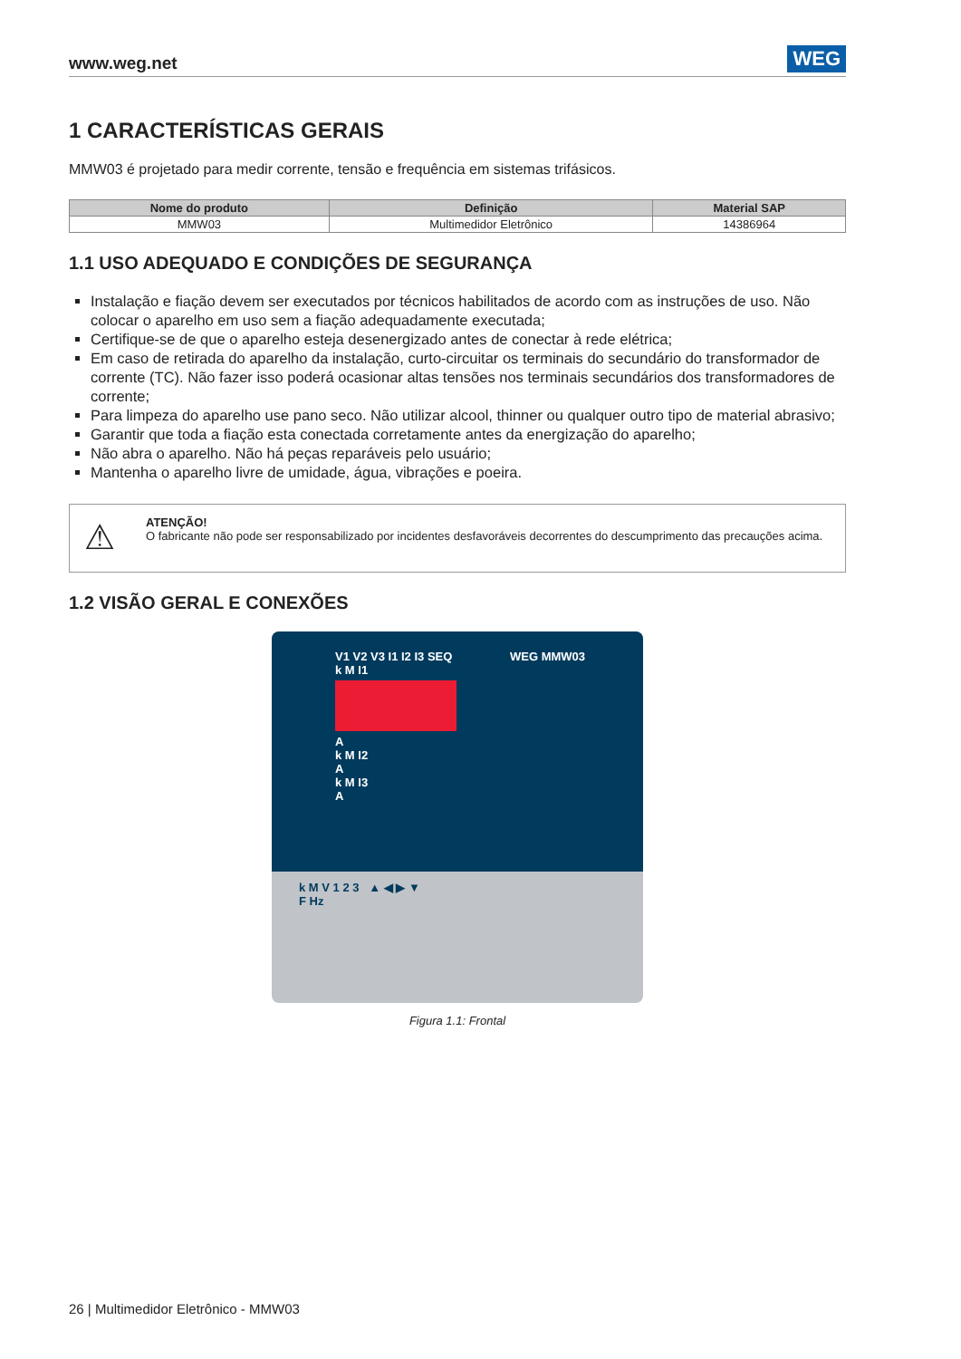www.weg.net WEG
1 CARACTERÍSTICAS GERAIS
MMW03 é projetado para medir corrente, tensão e frequência em sistemas trifásicos.
| Nome do produto | Definição | Material SAP |
| --- | --- | --- |
| MMW03 | Multimedidor Eletrônico | 14386964 |
1.1 USO ADEQUADO E CONDIÇÕES DE SEGURANÇA
Instalação e fiação devem ser executados por técnicos habilitados de acordo com as instruções de uso. Não colocar o aparelho em uso sem a fiação adequadamente executada;
Certifique-se de que o aparelho esteja desenergizado antes de conectar à rede elétrica;
Em caso de retirada do aparelho da instalação, curto-circuitar os terminais do secundário do transformador de corrente (TC). Não fazer isso poderá ocasionar altas tensões nos terminais secundários dos transformadores de corrente;
Para limpeza do aparelho use pano seco. Não utilizar alcool, thinner ou qualquer outro tipo de material abrasivo;
Garantir que toda a fiação esta conectada corretamente antes da energização do aparelho;
Não abra o aparelho. Não há peças reparáveis pelo usuário;
Mantenha o aparelho livre de umidade, água, vibrações e poeira.
⚠ ATENÇÃO!
O fabricante não pode ser responsabilizado por incidentes desfavoráveis decorrentes do descumprimento das precauções acima.
1.2 VISÃO GERAL E CONEXÕES
V1 V2 V3 I1 I2 I3 SEQ WEG MMW03
k M I1
A
k M I2
A
k M I3
A
k M V 1 2 3 ▲ ◀ ▶ ▼
F Hz
Figura 1.1: Frontal
26 | Multimedidor Eletrônico - MMW03